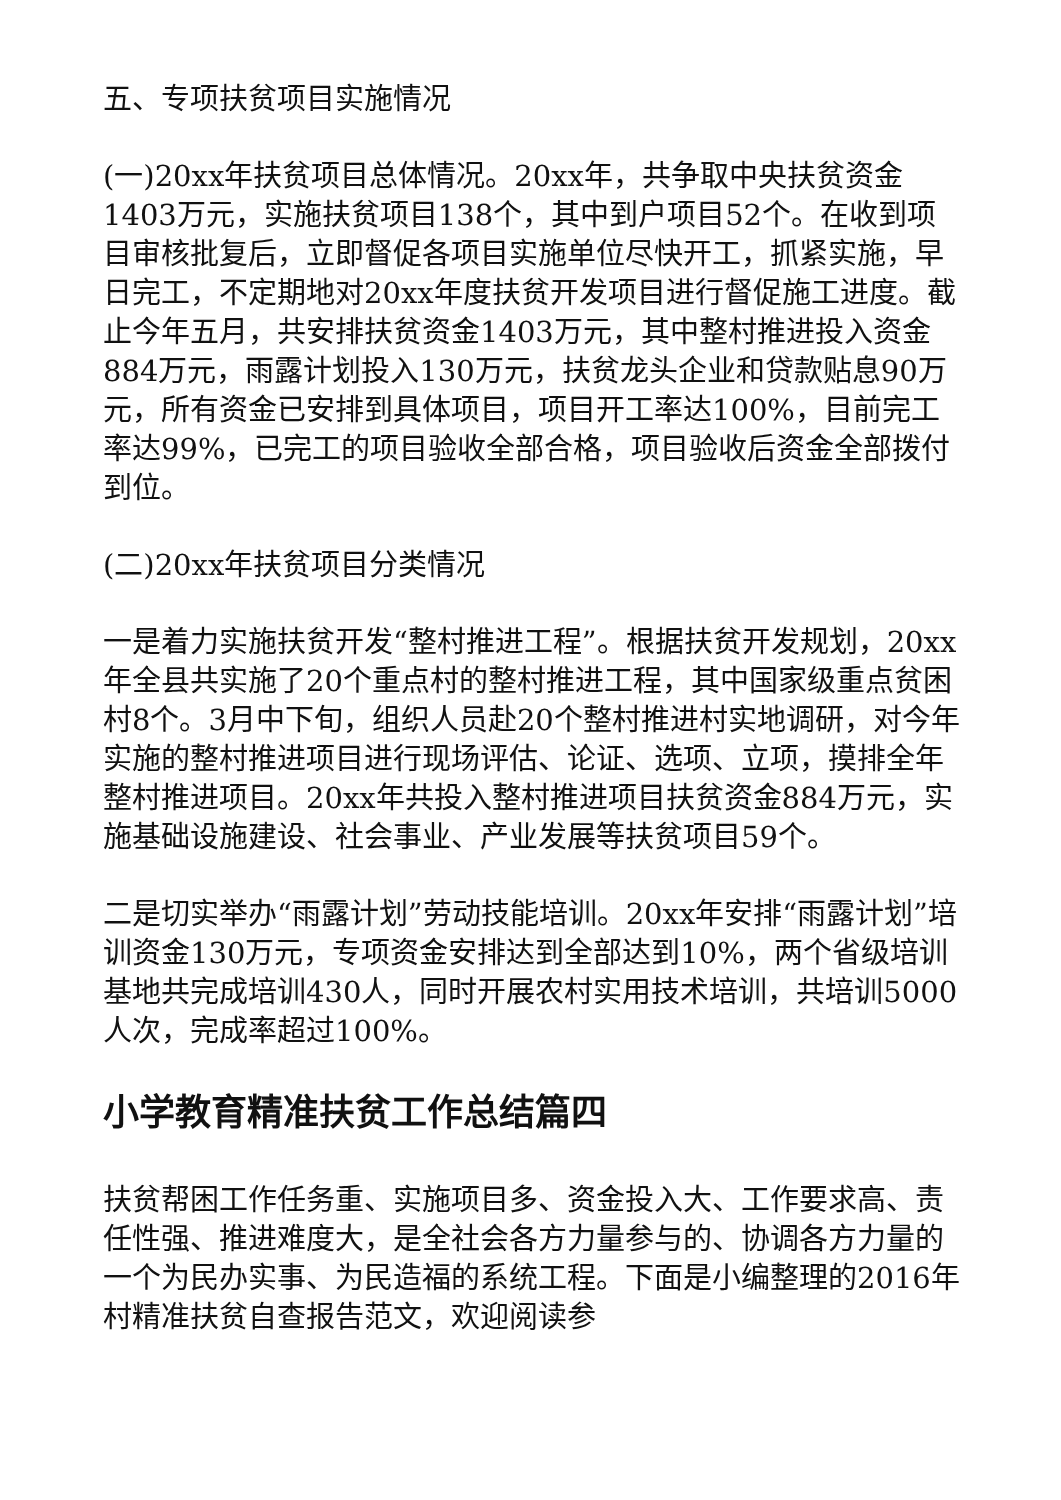五、专项扶贫项目实施情况
(一)20xx年扶贫项目总体情况。20xx年，共争取中央扶贫资金1403万元，实施扶贫项目138个，其中到户项目52个。在收到项目审核批复后，立即督促各项目实施单位尽快开工，抓紧实施，早日完工，不定期地对20xx年度扶贫开发项目进行督促施工进度。截止今年五月，共安排扶贫资金1403万元，其中整村推进投入资金884万元，雨露计划投入130万元，扶贫龙头企业和贷款贴息90万元，所有资金已安排到具体项目，项目开工率达100%，目前完工率达99%，已完工的项目验收全部合格，项目验收后资金全部拨付到位。
(二)20xx年扶贫项目分类情况
一是着力实施扶贫开发“整村推进工程”。根据扶贫开发规划，20xx年全县共实施了20个重点村的整村推进工程，其中国家级重点贫困村8个。3月中下旬，组织人员赴20个整村推进村实地调研，对今年实施的整村推进项目进行现场评估、论证、选项、立项，摸排全年整村推进项目。20xx年共投入整村推进项目扶贫资金884万元，实施基础设施建设、社会事业、产业发展等扶贫项目59个。
二是切实举办“雨露计划”劳动技能培训。20xx年安排“雨露计划”培训资金130万元，专项资金安排达到全部达到10%，两个省级培训基地共完成培训430人，同时开展农村实用技术培训，共培训5000人次，完成率超过100%。
小学教育精准扶贫工作总结篇四
扶贫帮困工作任务重、实施项目多、资金投入大、工作要求高、责任性强、推进难度大，是全社会各方力量参与的、协调各方力量的一个为民办实事、为民造福的系统工程。下面是小编整理的2016年村精准扶贫自查报告范文，欢迎阅读参